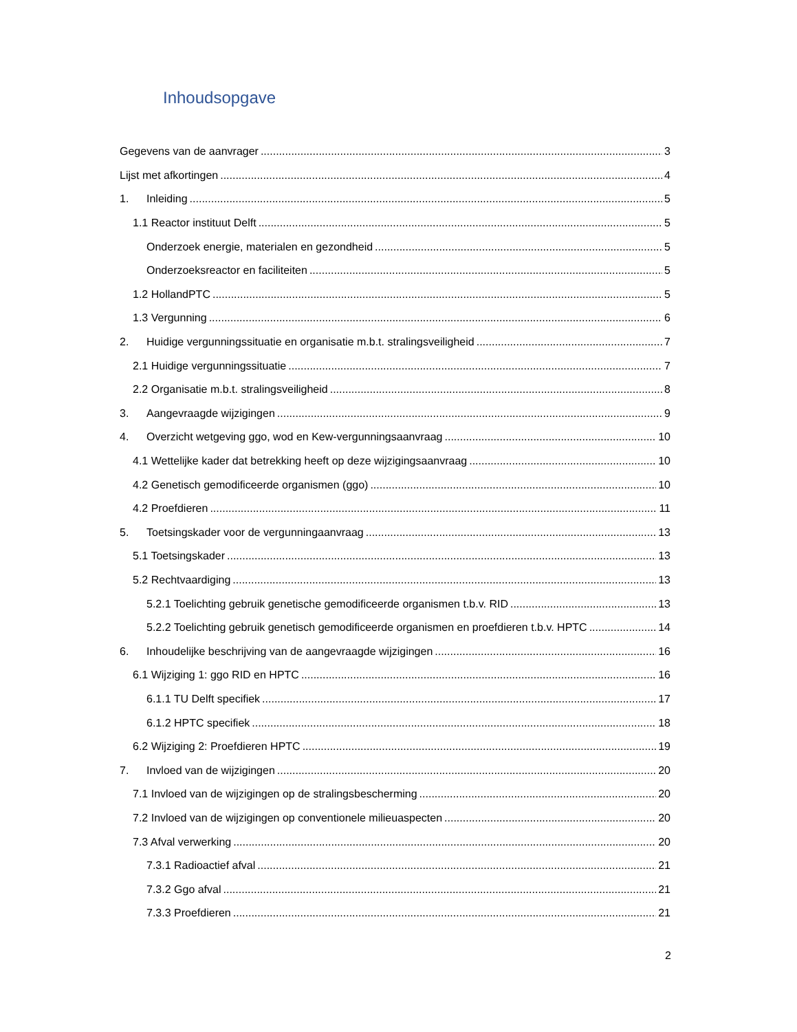Inhoudsopgave
Gegevens van de aanvrager 3
Lijst met afkortingen 4
1. Inleiding 5
1.1 Reactor instituut Delft 5
Onderzoek energie, materialen en gezondheid 5
Onderzoeksreactor en faciliteiten 5
1.2 HollandPTC 5
1.3 Vergunning 6
2. Huidige vergunningssituatie en organisatie m.b.t. stralingsveiligheid 7
2.1 Huidige vergunningssituatie 7
2.2 Organisatie m.b.t. stralingsveiligheid 8
3. Aangevraagde wijzigingen 9
4. Overzicht wetgeving ggo, wod en Kew-vergunningsaanvraag 10
4.1 Wettelijke kader dat betrekking heeft op deze wijzigingsaanvraag 10
4.2 Genetisch gemodificeerde organismen (ggo) 10
4.2 Proefdieren 11
5. Toetsingskader voor de vergunningaanvraag 13
5.1 Toetsingskader 13
5.2 Rechtvaardiging 13
5.2.1 Toelichting gebruik genetische gemodificeerde organismen t.b.v. RID 13
5.2.2 Toelichting gebruik genetisch gemodificeerde organismen en proefdieren t.b.v. HPTC 14
6. Inhoudelijke beschrijving van de aangevraagde wijzigingen 16
6.1 Wijziging 1: ggo RID en HPTC 16
6.1.1 TU Delft specifiek 17
6.1.2 HPTC specifiek 18
6.2 Wijziging 2: Proefdieren HPTC 19
7. Invloed van de wijzigingen 20
7.1 Invloed van de wijzigingen op de stralingsbescherming 20
7.2 Invloed van de wijzigingen op conventionele milieuaspecten 20
7.3 Afval verwerking 20
7.3.1 Radioactief afval 21
7.3.2 Ggo afval 21
7.3.3 Proefdieren 21
2